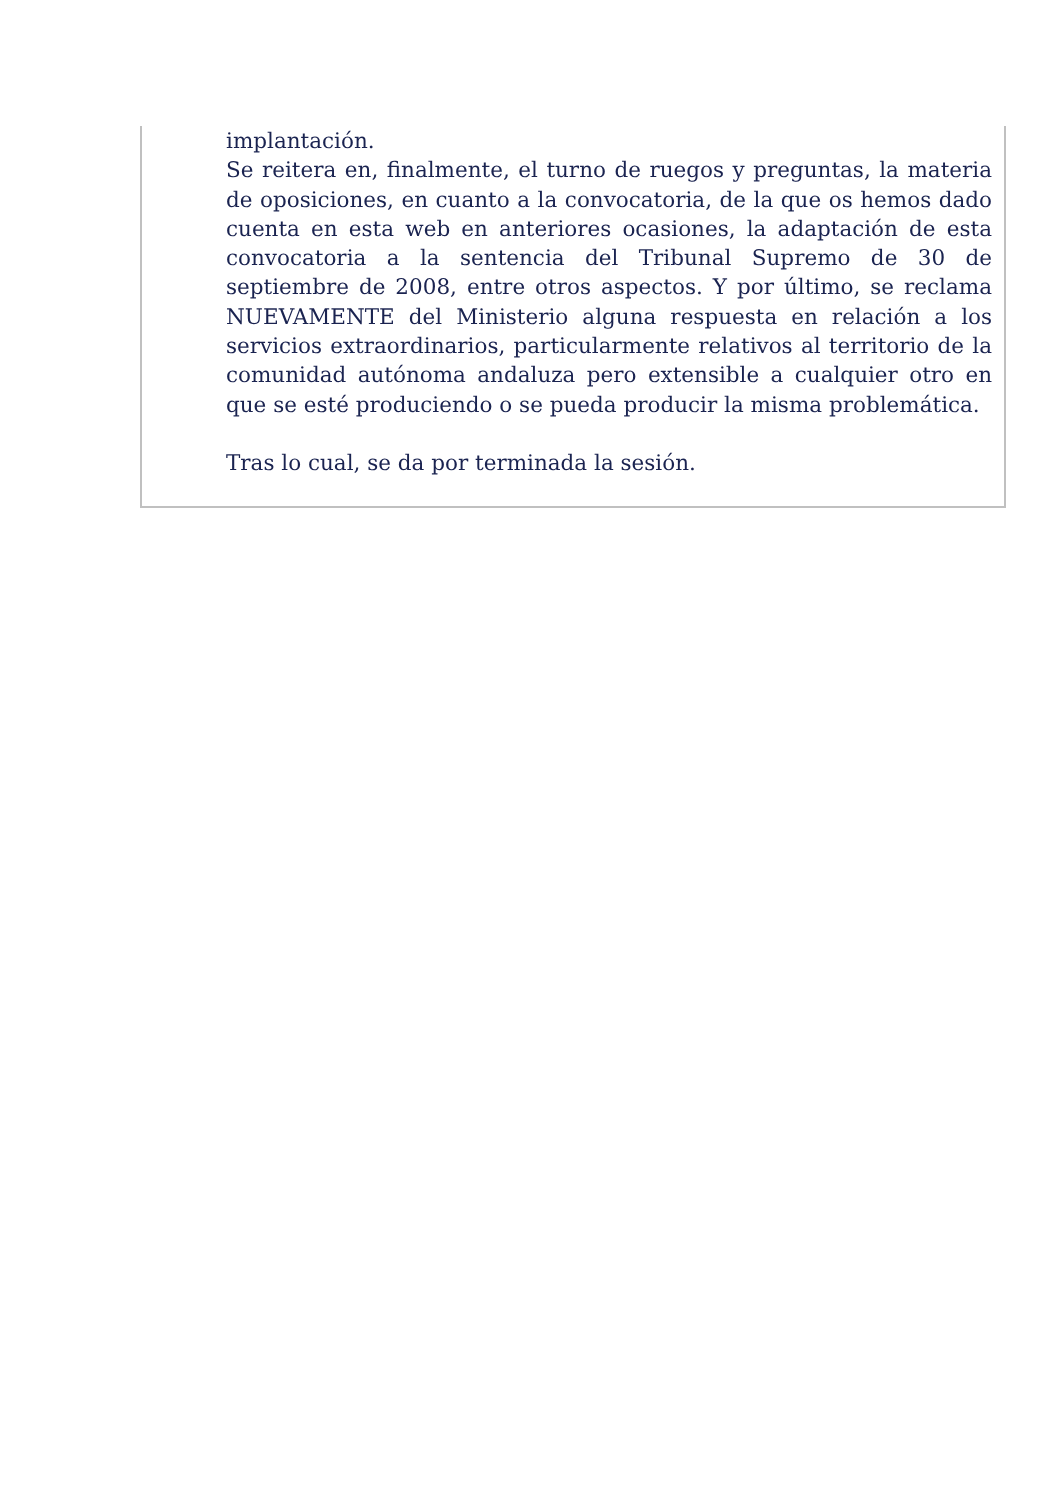implantación.
Se reitera en, finalmente, el turno de ruegos y preguntas, la materia de oposiciones, en cuanto a la convocatoria, de la que os hemos dado cuenta en esta web en anteriores ocasiones, la adaptación de esta convocatoria a la sentencia del Tribunal Supremo de 30 de septiembre de 2008, entre otros aspectos. Y por último, se reclama NUEVAMENTE del Ministerio alguna respuesta en relación a los servicios extraordinarios, particularmente relativos al territorio de la comunidad autónoma andaluza pero extensible a cualquier otro en que se esté produciendo o se pueda producir la misma problemática.
Tras lo cual, se da por terminada la sesión.